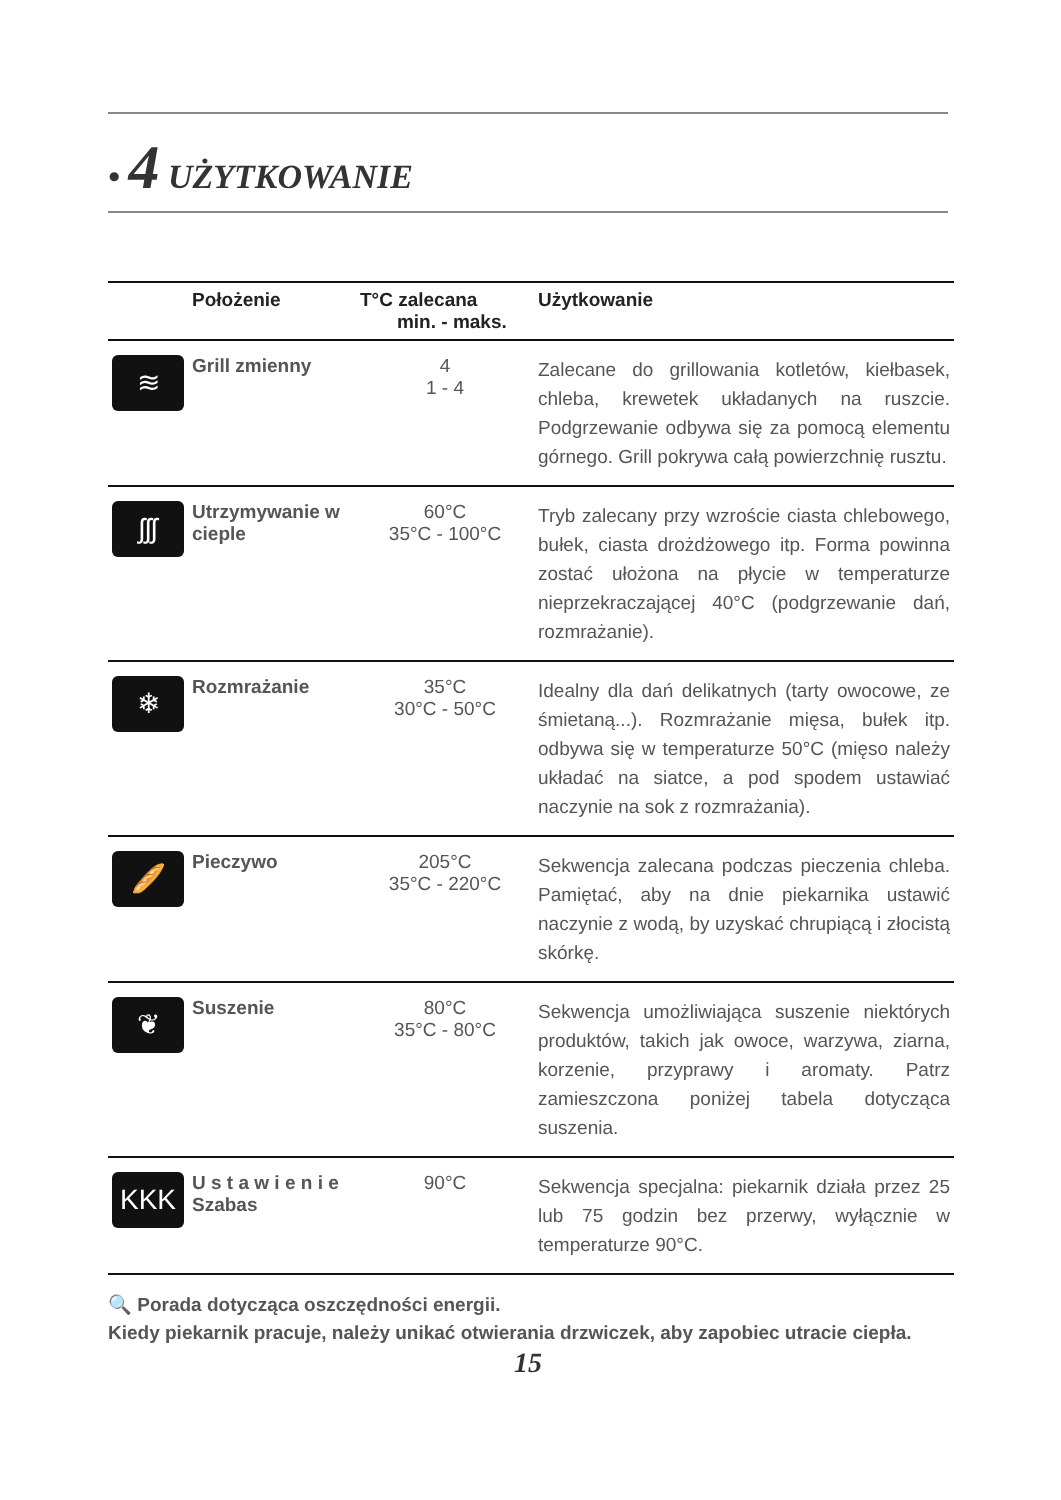• 4 UŻYTKOWANIE
| | Położenie | T°C zalecana min. - maks. | Użytkowanie |
| --- | --- | --- | --- |
| ≋ | Grill zmienny | 4 1 - 4 | Zalecane do grillowania kotletów, kiełbasek, chleba, krewetek układanych na ruszcie. Podgrzewanie odbywa się za pomocą elementu górnego. Grill pokrywa całą powierzchnię rusztu. |
| ʃʃʃ | Utrzymywanie w cieple | 60°C 35°C - 100°C | Tryb zalecany przy wzroście ciasta chlebowego, bułek, ciasta drożdżowego itp. Forma powinna zostać ułożona na płycie w temperaturze nieprzekraczającej 40°C (podgrzewanie dań, rozmrażanie). |
| ❄ | Rozmrażanie | 35°C 30°C - 50°C | Idealny dla dań delikatnych (tarty owocowe, ze śmietaną...). Rozmrażanie mięsa, bułek itp. odbywa się w temperaturze 50°C (mięso należy układać na siatce, a pod spodem ustawiać naczynie na sok z rozmrażania). |
| 🥖 | Pieczywo | 205°C 35°C - 220°C | Sekwencja zalecana podczas pieczenia chleba. Pamiętać, aby na dnie piekarnika ustawić naczynie z wodą, by uzyskać chrupiącą i złocistą skórkę. |
| ❦ | Suszenie | 80°C 35°C - 80°C | Sekwencja umożliwiająca suszenie niektórych produktów, takich jak owoce, warzywa, ziarna, korzenie, przyprawy i aromaty. Patrz zamieszczona poniżej tabela dotycząca suszenia. |
| KKK | U s t a w i e n i e Szabas | 90°C | Sekwencja specjalna: piekarnik działa przez 25 lub 75 godzin bez przerwy, wyłącznie w temperaturze 90°C. |
🔍 Porada dotycząca oszczędności energii.
Kiedy piekarnik pracuje, należy unikać otwierania drzwiczek, aby zapobiec utracie ciepła.
15